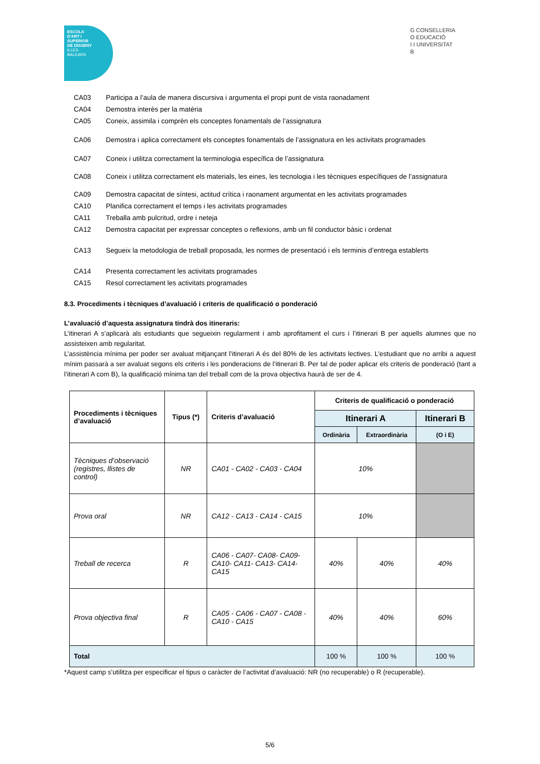ESCOLA
D'ART I
SUPERIOR
DE DISSENY
ILLES
BALEARS
G CONSELLERIA
O EDUCACIÓ
I I UNIVERSITAT
B
CA03 Participa a l’aula de manera discursiva i argumenta el propi punt de vista raonadament
CA04 Demostra interès per la matèria
CA05 Coneix, assimila i comprèn els conceptes fonamentals de l’assignatura
CA06 Demostra i aplica correctament els conceptes fonamentals de l’assignatura en les activitats programades
CA07 Coneix i utilitza correctament la terminologia específica de l’assignatura
CA08 Coneix i utilitza correctament els materials, les eines, les tecnologia i les tècniques específiques de l’assignatura
CA09 Demostra capacitat de síntesi, actitud crítica i raonament argumentat en les activitats programades
CA10 Planifica correctament el temps i les activitats programades
CA11 Treballa amb pulcritud, ordre i neteja
CA12 Demostra capacitat per expressar conceptes o reflexions, amb un fil conductor bàsic i ordenat
CA13 Segueix la metodologia de treball proposada, les normes de presentació i els terminis d’entrega establerts
CA14 Presenta correctament les activitats programades
CA15 Resol correctament les activitats programades
8.3. Procediments i tècniques d’avaluació i criteris de qualificació o ponderació
L’avaluació d’aquesta assignatura tindrà dos itineraris:
L’itinerari A s’aplicarà als estudiants que segueixin regularment i amb aprofitament el curs i l’itinerari B per aquells alumnes que no assisteixen amb regularitat.
L’assistència mínima per poder ser avaluat mitjançant l’itinerari A és del 80% de les activitats lectives. L’estudiant que no arribi a aquest mínim passarà a ser avaluat segons els criteris i les ponderacions de l’itinerari B. Per tal de poder aplicar els criteris de ponderació (tant a l’itinerari A com B), la qualificació mínima tan del treball com de la prova objectiva haurà de ser de 4.
| Procediments i tècniques d’avaluació | Tipus (*) | Criteris d’avaluació | Criteris de qualificació o ponderació | | |
| --- | --- | --- | --- | --- | --- |
| | | | Itinerari A | | Itinerari B |
| | | | Ordinària | Extraordinària | (O i E) |
| Tècniques d’observació (registres, llistes de control) | NR | CA01 - CA02 - CA03 - CA04 | 10% | | |
| Prova oral | NR | CA12 - CA13 - CA14 - CA15 | 10% | | |
| Treball de recerca | R | CA06 - CA07- CA08- CA09- CA10- CA11- CA13- CA14- CA15 | 40% | 40% | 40% |
| Prova objectiva final | R | CA05 - CA06 - CA07 - CA08 - CA10 - CA15 | 40% | 40% | 60% |
| Total | | | 100 % | 100 % | 100 % |
*Aquest camp s’utilitza per especificar el tipus o caràcter de l’activitat d’avaluació: NR (no recuperable) o R (recuperable).
5/6